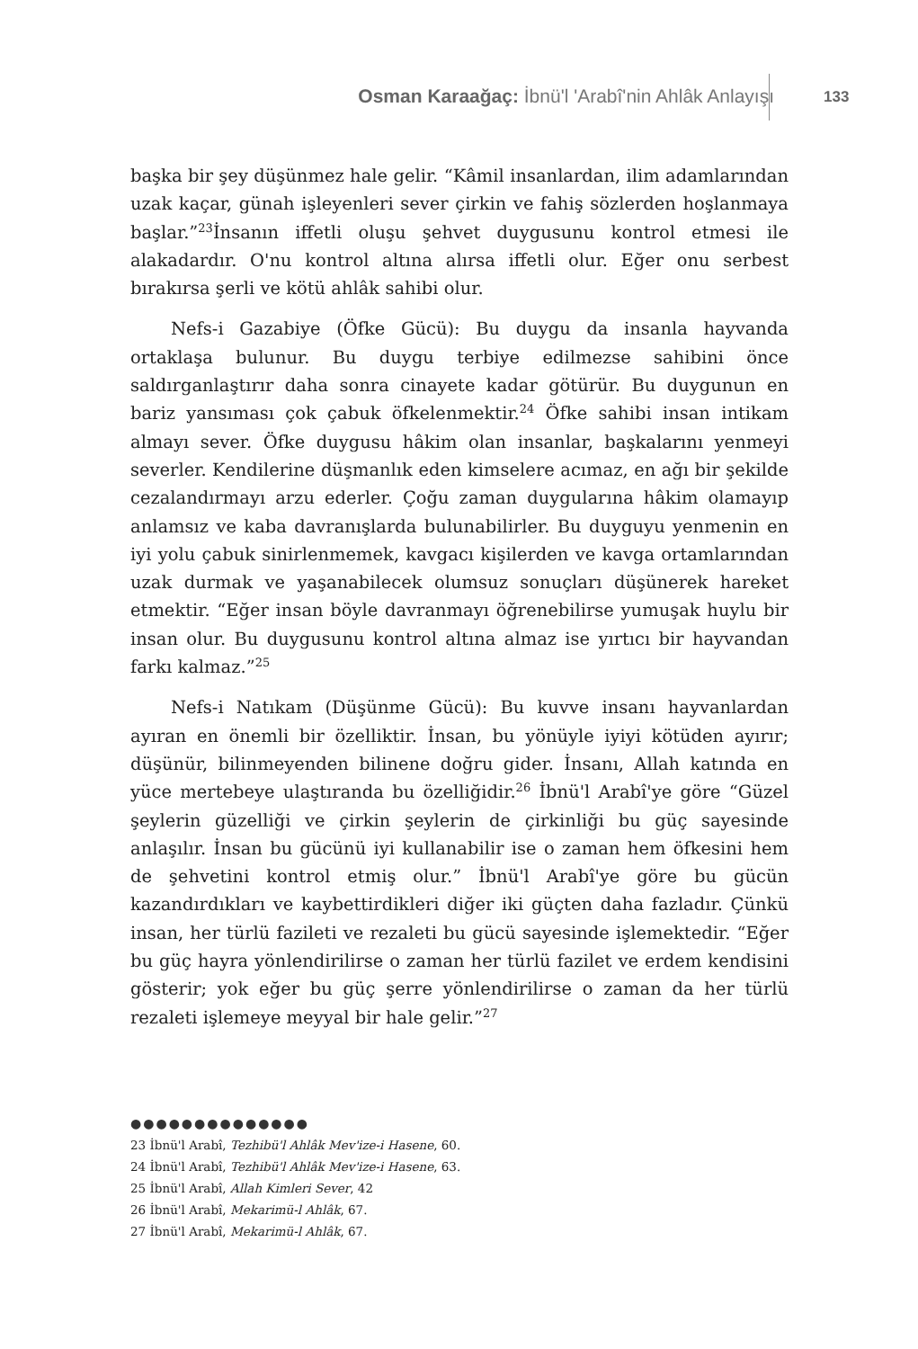Osman Karaağaç: İbnü'l 'Arabî'nin Ahlâk Anlayışı
133
başka bir şey düşünmez hale gelir. “Kâmil insanlardan, ilim adamlarından uzak kaçar, günah işleyenleri sever çirkin ve fahiş sözlerden hoşlanmaya başlar.”<sup>23</sup>İnsanın iffetli oluşu şehvet duygusunu kontrol etmesi ile alakadardır. O'nu kontrol altına alırsa iffetli olur. Eğer onu serbest bırakırsa şerli ve kötü ahlâk sahibi olur.
Nefs-i Gazabiye (Öfke Gücü): Bu duygu da insanla hayvanda ortaklaşa bulunur. Bu duygu terbiye edilmezse sahibini önce saldırganlaştırır daha sonra cinayete kadar götürür. Bu duygunun en bariz yansıması çok çabuk öfkelenmektir.<sup>24</sup> Öfke sahibi insan intikam almayı sever. Öfke duygusu hâkim olan insanlar, başkalarını yenmeyi severler. Kendilerine düşmanlık eden kimselere acımaz, en ağı bir şekilde cezalandırmayı arzu ederler. Çoğu zaman duygularına hâkim olamayıp anlamsız ve kaba davranışlarda bulunabilirler. Bu duyguyu yenmenin en iyi yolu çabuk sinirlenmemek, kavgacı kişilerden ve kavga ortamlarından uzak durmak ve yaşanabilecek olumsuz sonuçları düşünerek hareket etmektir. “Eğer insan böyle davranmayı öğrenebilirse yumuşak huylu bir insan olur. Bu duygusunu kontrol altına almaz ise yırtıcı bir hayvandan farkı kalmaz.”<sup>25</sup>
Nefs-i Natıkam (Düşünme Gücü): Bu kuvve insanı hayvanlardan ayıran en önemli bir özelliktir. İnsan, bu yönüyle iyiyi kötüden ayırır; düşünür, bilinmeyenden bilinene doğru gider. İnsanı, Allah katında en yüce mertebeye ulaştıranda bu özelliğidir.<sup>26</sup> İbnü'l Arabî'ye göre “Güzel şeylerin güzelliği ve çirkin şeylerin de çirkinliği bu güç sayesinde anlaşılır. İnsan bu gücünü iyi kullanabilir ise o zaman hem öfkesini hem de şehvetini kontrol etmiş olur.” İbnü'l Arabî'ye göre bu gücün kazandırdıkları ve kaybettirdikleri diğer iki güçten daha fazladır. Çünkü insan, her türlü fazileti ve rezaleti bu gücü sayesinde işlemektedir. “Eğer bu güç hayra yönlendirilirse o zaman her türlü fazilet ve erdem kendisini gösterir; yok eğer bu güç şerre yönlendirilirse o zaman da her türlü rezaleti işlemeye meyyal bir hale gelir.”<sup>27</sup>
●●●●●●●●●●●●●●
23 İbnü'l Arabî, Tezhibü'l Ahlâk Mev'ize-i Hasene, 60.
24 İbnü'l Arabî, Tezhibü'l Ahlâk Mev'ize-i Hasene, 63.
25 İbnü'l Arabî, Allah Kimleri Sever, 42
26 İbnü'l Arabî, Mekarimü-l Ahlâk, 67.
27 İbnü'l Arabî, Mekarimü-l Ahlâk, 67.